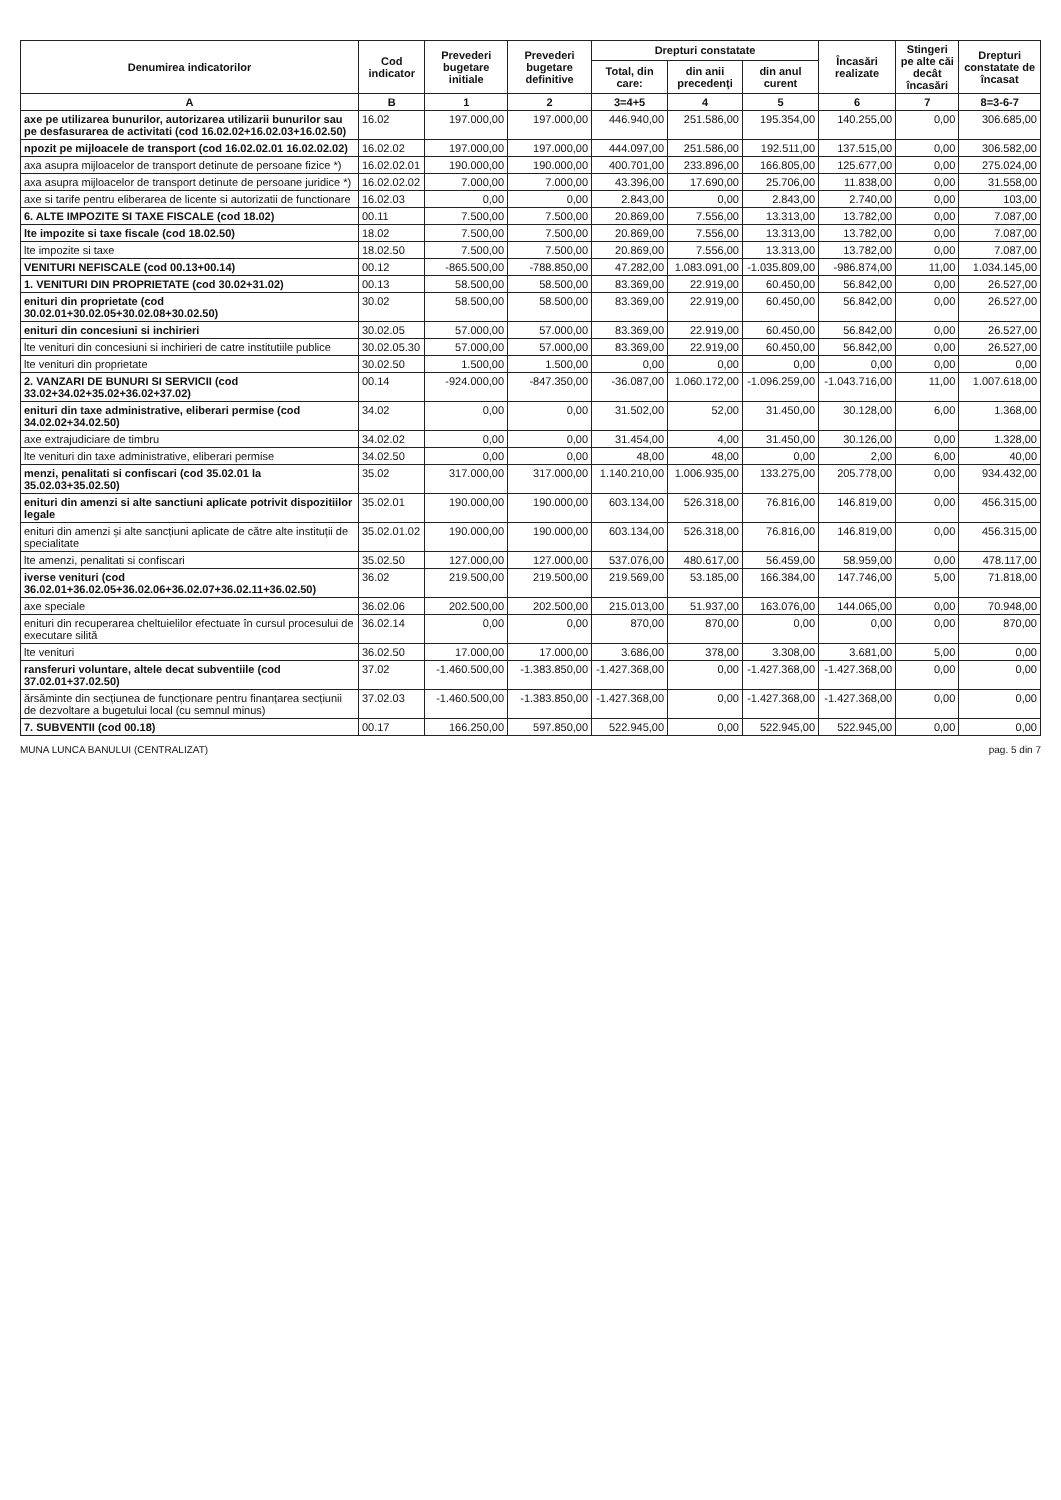| Denumirea indicatorilor | Cod indicator | Prevederi bugetare initiale | Prevederi bugetare definitive | Drepturi constatate | | | Încasări realizate | Stingeri pe alte căi decât încasări | Drepturi constatate de încasat |
| --- | --- | --- | --- | --- | --- | --- | --- | --- | --- |
| | | | | Total, din care: | din anii precedenţi | din anul curent | | | |
| A | B | 1 | 2 | 3=4+5 | 4 | 5 | 6 | 7 | 8=3-6-7 |
| axe pe utilizarea bunurilor, autorizarea utilizarii bunurilor sau pe desfasurarea de activitati (cod 16.02.02+16.02.03+16.02.50) | 16.02 | 197.000,00 | 197.000,00 | 446.940,00 | 251.586,00 | 195.354,00 | 140.255,00 | 0,00 | 306.685,00 |
| npozit pe mijloacele de transport (cod 16.02.02.01 16.02.02.02) | 16.02.02 | 197.000,00 | 197.000,00 | 444.097,00 | 251.586,00 | 192.511,00 | 137.515,00 | 0,00 | 306.582,00 |
| axa asupra mijloacelor de transport detinute de persoane fizice *) | 16.02.02.01 | 190.000,00 | 190.000,00 | 400.701,00 | 233.896,00 | 166.805,00 | 125.677,00 | 0,00 | 275.024,00 |
| axa asupra mijloacelor de transport detinute de persoane juridice *) | 16.02.02.02 | 7.000,00 | 7.000,00 | 43.396,00 | 17.690,00 | 25.706,00 | 11.838,00 | 0,00 | 31.558,00 |
| axe si tarife pentru eliberarea de licente si autorizatii de functionare | 16.02.03 | 0,00 | 0,00 | 2.843,00 | 0,00 | 2.843,00 | 2.740,00 | 0,00 | 103,00 |
| 6. ALTE IMPOZITE SI TAXE FISCALE (cod 18.02) | 00.11 | 7.500,00 | 7.500,00 | 20.869,00 | 7.556,00 | 13.313,00 | 13.782,00 | 0,00 | 7.087,00 |
| lte impozite si taxe fiscale (cod 18.02.50) | 18.02 | 7.500,00 | 7.500,00 | 20.869,00 | 7.556,00 | 13.313,00 | 13.782,00 | 0,00 | 7.087,00 |
| lte impozite si taxe | 18.02.50 | 7.500,00 | 7.500,00 | 20.869,00 | 7.556,00 | 13.313,00 | 13.782,00 | 0,00 | 7.087,00 |
| VENITURI NEFISCALE (cod 00.13+00.14) | 00.12 | -865.500,00 | -788.850,00 | 47.282,00 | 1.083.091,00 | -1.035.809,00 | -986.874,00 | 11,00 | 1.034.145,00 |
| 1. VENITURI DIN PROPRIETATE (cod 30.02+31.02) | 00.13 | 58.500,00 | 58.500,00 | 83.369,00 | 22.919,00 | 60.450,00 | 56.842,00 | 0,00 | 26.527,00 |
| enituri din proprietate (cod 30.02.01+30.02.05+30.02.08+30.02.50) | 30.02 | 58.500,00 | 58.500,00 | 83.369,00 | 22.919,00 | 60.450,00 | 56.842,00 | 0,00 | 26.527,00 |
| enituri din concesiuni si inchirieri | 30.02.05 | 57.000,00 | 57.000,00 | 83.369,00 | 22.919,00 | 60.450,00 | 56.842,00 | 0,00 | 26.527,00 |
| lte venituri din concesiuni si inchirieri de catre institutiile publice | 30.02.05.30 | 57.000,00 | 57.000,00 | 83.369,00 | 22.919,00 | 60.450,00 | 56.842,00 | 0,00 | 26.527,00 |
| lte venituri din proprietate | 30.02.50 | 1.500,00 | 1.500,00 | 0,00 | 0,00 | 0,00 | 0,00 | 0,00 | 0,00 |
| 2. VANZARI DE BUNURI SI SERVICII (cod 33.02+34.02+35.02+36.02+37.02) | 00.14 | -924.000,00 | -847.350,00 | -36.087,00 | 1.060.172,00 | -1.096.259,00 | -1.043.716,00 | 11,00 | 1.007.618,00 |
| enituri din taxe administrative, eliberari permise (cod 34.02.02+34.02.50) | 34.02 | 0,00 | 0,00 | 31.502,00 | 52,00 | 31.450,00 | 30.128,00 | 6,00 | 1.368,00 |
| axe extrajudiciare de timbru | 34.02.02 | 0,00 | 0,00 | 31.454,00 | 4,00 | 31.450,00 | 30.126,00 | 0,00 | 1.328,00 |
| lte venituri din taxe administrative, eliberari permise | 34.02.50 | 0,00 | 0,00 | 48,00 | 48,00 | 0,00 | 2,00 | 6,00 | 40,00 |
| menzi, penalitati si confiscari (cod 35.02.01 la 35.02.03+35.02.50) | 35.02 | 317.000,00 | 317.000,00 | 1.140.210,00 | 1.006.935,00 | 133.275,00 | 205.778,00 | 0,00 | 934.432,00 |
| enituri din amenzi si alte sanctiuni aplicate potrivit dispozitiilor legale | 35.02.01 | 190.000,00 | 190.000,00 | 603.134,00 | 526.318,00 | 76.816,00 | 146.819,00 | 0,00 | 456.315,00 |
| enituri din amenzi și alte sancțiuni aplicate de către alte instituții de specialitate | 35.02.01.02 | 190.000,00 | 190.000,00 | 603.134,00 | 526.318,00 | 76.816,00 | 146.819,00 | 0,00 | 456.315,00 |
| lte amenzi, penalitati si confiscari | 35.02.50 | 127.000,00 | 127.000,00 | 537.076,00 | 480.617,00 | 56.459,00 | 58.959,00 | 0,00 | 478.117,00 |
| iverse venituri (cod 36.02.01+36.02.05+36.02.06+36.02.07+36.02.11+36.02.50) | 36.02 | 219.500,00 | 219.500,00 | 219.569,00 | 53.185,00 | 166.384,00 | 147.746,00 | 5,00 | 71.818,00 |
| axe speciale | 36.02.06 | 202.500,00 | 202.500,00 | 215.013,00 | 51.937,00 | 163.076,00 | 144.065,00 | 0,00 | 70.948,00 |
| enituri din recuperarea cheltuielilor efectuate în cursul procesului de executare silită | 36.02.14 | 0,00 | 0,00 | 870,00 | 870,00 | 0,00 | 0,00 | 0,00 | 870,00 |
| lte venituri | 36.02.50 | 17.000,00 | 17.000,00 | 3.686,00 | 378,00 | 3.308,00 | 3.681,00 | 5,00 | 0,00 |
| ransferuri voluntare, altele decat subventiile (cod 37.02.01+37.02.50) | 37.02 | -1.460.500,00 | -1.383.850,00 | -1.427.368,00 | 0,00 | -1.427.368,00 | -1.427.368,00 | 0,00 | 0,00 |
| ărsăminte din secțiunea de funcționare pentru finanțarea secțiunii de dezvoltare a bugetului local (cu semnul minus) | 37.02.03 | -1.460.500,00 | -1.383.850,00 | -1.427.368,00 | 0,00 | -1.427.368,00 | -1.427.368,00 | 0,00 | 0,00 |
| 7. SUBVENTII (cod 00.18) | 00.17 | 166.250,00 | 597.850,00 | 522.945,00 | 0,00 | 522.945,00 | 522.945,00 | 0,00 | 0,00 |
MUNA LUNCA BANULUI (CENTRALIZAT) pag. 5 din 7